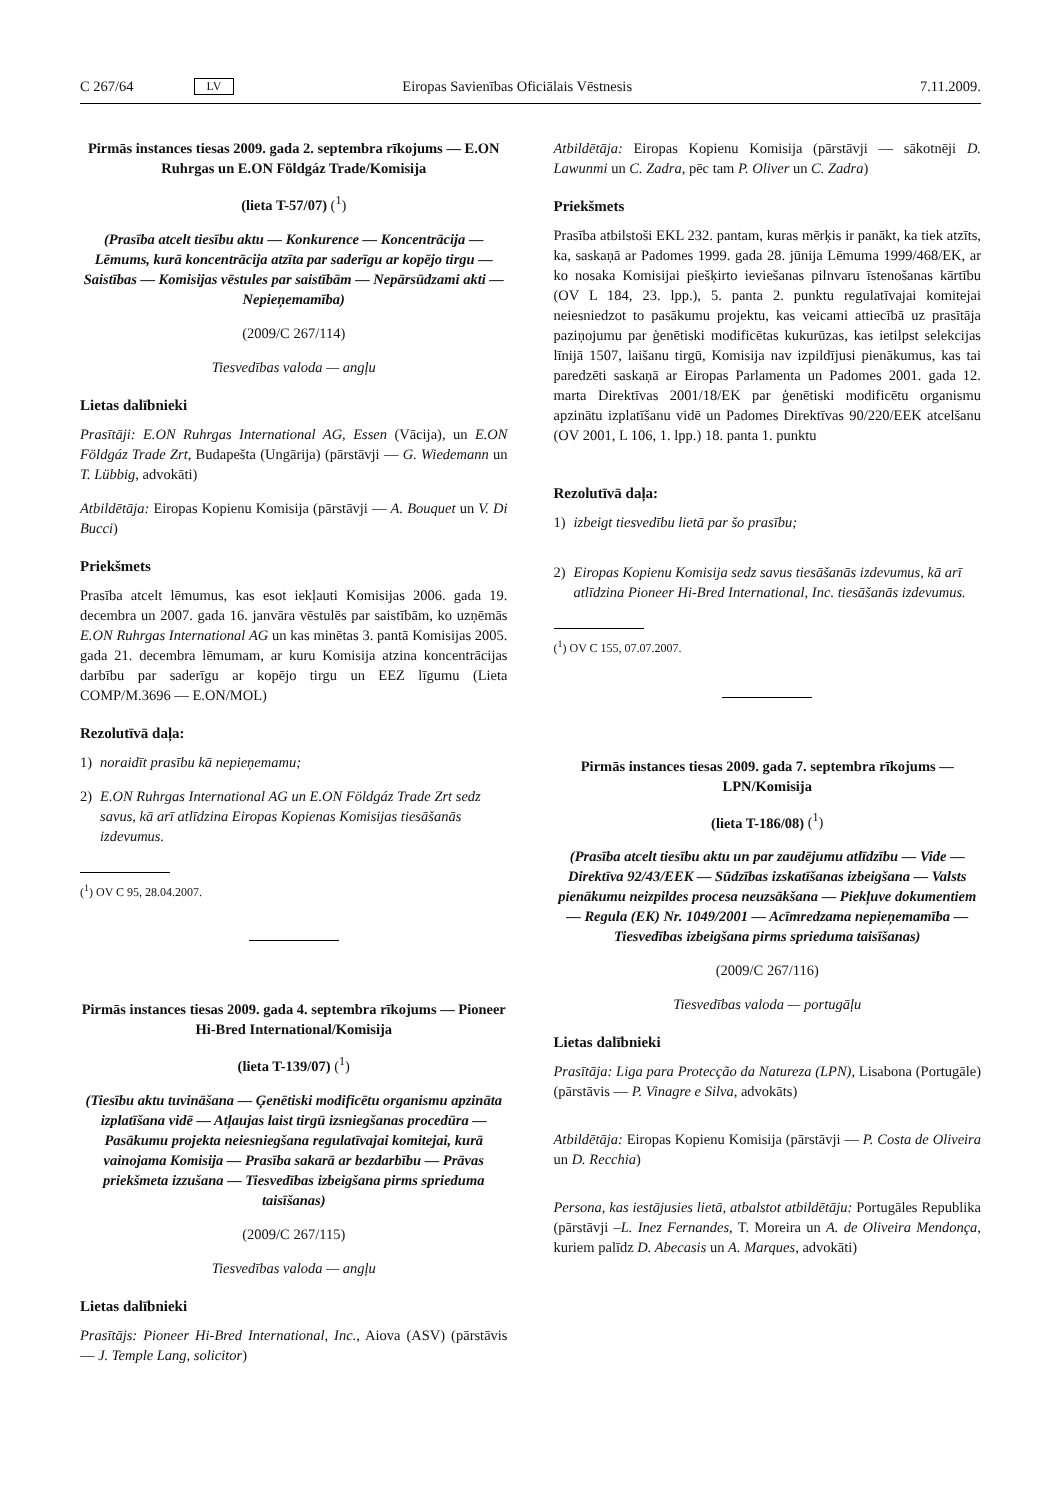C 267/64 LV Eiropas Savienības Oficiālais Vēstnesis 7.11.2009.
Pirmās instances tiesas 2009. gada 2. septembra rīkojums — E.ON Ruhrgas un E.ON Földgáz Trade/Komisija
(lieta T-57/07) (<sup>1</sup>)
(Prasība atcelt tiesību aktu — Konkurence — Koncentrācija — Lēmums, kurā koncentrācija atzīta par saderīgu ar kopējo tirgu — Saistības — Komisijas vēstules par saistībām — Nepārsūdzami akti — Nepieņemamība)
(2009/C 267/114)
Tiesvedības valoda — angļu
Lietas dalībnieki
Prasītāji: E.ON Ruhrgas International AG, Essen (Vācija), un E.ON Földgáz Trade Zrt, Budapešta (Ungārija) (pārstāvji — G. Wiedemann un T. Lübbig, advokāti)
Atbildētāja: Eiropas Kopienu Komisija (pārstāvji — A. Bouquet un V. Di Bucci)
Priekšmets
Prasība atcelt lēmumus, kas esot iekļauti Komisijas 2006. gada 19. decembra un 2007. gada 16. janvāra vēstulēs par saistībām, ko uzņēmās E.ON Ruhrgas International AG un kas minētas 3. pantā Komisijas 2005. gada 21. decembra lēmumam, ar kuru Komisija atzina koncentrācijas darbību par saderīgu ar kopējo tirgu un EEZ līgumu (Lieta COMP/M.3696 — E.ON/MOL)
Rezolutīvā daļa:
1) noraidīt prasību kā nepieņemamu;
2) E.ON Ruhrgas International AG un E.ON Földgáz Trade Zrt sedz savus, kā arī atlīdzina Eiropas Kopienas Komisijas tiesāšanās izdevumus.
(<sup>1</sup>) OV C 95, 28.04.2007.
Pirmās instances tiesas 2009. gada 4. septembra rīkojums — Pioneer Hi-Bred International/Komisija
(lieta T-139/07) (<sup>1</sup>)
(Tiesību aktu tuvināšana — Ģenētiski modificētu organismu apzināta izplatīšana vidē — Atļaujas laist tirgū izsniegšanas procedūra — Pasākumu projekta neiesniegšana regulatīvajai komitejai, kurā vainojama Komisija — Prasība sakarā ar bezdarbību — Prāvas priekšmeta izzušana — Tiesvedības izbeigšana pirms sprieduma taisīšanas)
(2009/C 267/115)
Tiesvedības valoda — angļu
Lietas dalībnieki
Prasītājs: Pioneer Hi-Bred International, Inc., Aiova (ASV) (pārstāvis — J. Temple Lang, solicitor)
Atbildētāja: Eiropas Kopienu Komisija (pārstāvji — sākotnēji D. Lawunmi un C. Zadra, pēc tam P. Oliver un C. Zadra)
Priekšmets
Prasība atbilstoši EKL 232. pantam, kuras mērķis ir panākt, ka tiek atzīts, ka, saskaņā ar Padomes 1999. gada 28. jūnija Lēmuma 1999/468/EK, ar ko nosaka Komisijai piešķirto ieviešanas pilnvaru īstenošanas kārtību (OV L 184, 23. lpp.), 5. panta 2. punktu regulatīvajai komitejai neiesniedzot to pasākumu projektu, kas veicami attiecībā uz prasītāja paziņojumu par ģenētiski modificētas kukurūzas, kas ietilpst selekcijas līnijā 1507, laišanu tirgū, Komisija nav izpildījusi pienākumus, kas tai paredzēti saskaņā ar Eiropas Parlamenta un Padomes 2001. gada 12. marta Direktīvas 2001/18/EK par ģenētiski modificētu organismu apzinātu izplatīšanu vidē un Padomes Direktīvas 90/220/EEK atcelšanu (OV 2001, L 106, 1. lpp.) 18. panta 1. punktu
Rezolutīvā daļa:
1) izbeigt tiesvedību lietā par šo prasību;
2) Eiropas Kopienu Komisija sedz savus tiesāšanās izdevumus, kā arī atlīdzina Pioneer Hi-Bred International, Inc. tiesāšanās izdevumus.
(<sup>1</sup>) OV C 155, 07.07.2007.
Pirmās instances tiesas 2009. gada 7. septembra rīkojums — LPN/Komisija
(lieta T-186/08) (<sup>1</sup>)
(Prasība atcelt tiesību aktu un par zaudējumu atlīdzību — Vide — Direktīva 92/43/EEK — Sūdzības izskatīšanas izbeigšana — Valsts pienākumu neizpildes procesa neuzsākšana — Piekļuve dokumentiem — Regula (EK) Nr. 1049/2001 — Acīmredzama nepieņemamība — Tiesvedības izbeigšana pirms sprieduma taisīšanas)
(2009/C 267/116)
Tiesvedības valoda — portugāļu
Lietas dalībnieki
Prasītāja: Liga para Protecção da Natureza (LPN), Lisabona (Portugāle) (pārstāvis — P. Vinagre e Silva, advokāts)
Atbildētāja: Eiropas Kopienu Komisija (pārstāvji — P. Costa de Oliveira un D. Recchia)
Persona, kas iestājusies lietā, atbalstot atbildētāju: Portugāles Republika (pārstāvji –L. Inez Fernandes, T. Moreira un A. de Oliveira Mendonça, kuriem palīdz D. Abecasis un A. Marques, advokāti)